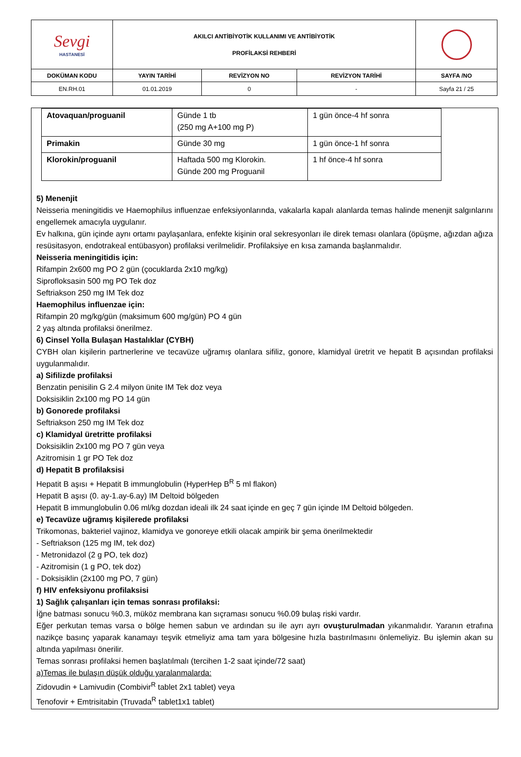| Sevgi HASTANESİ | AKILCI ANTİBİYOTİK KULLANIMI VE ANTİBİYOTİK PROFİLAKSİ REHBERİ | | | |
| DOKÜMAN KODU | YAYIN TARİHİ | REVİZYON NO | REVİZYON TARİHİ | SAYFA /NO |
| EN.RH.01 | 01.01.2019 | 0 | - | Sayfa 21 / 25 |
| Atovaquan/proguanil | Günde 1 tb (250 mg A+100 mg P) | 1 gün önce-4 hf sonra |
| Primakin | Günde 30 mg | 1 gün önce-1 hf sonra |
| Klorokin/proguanil | Haftada 500 mg Klorokin. Günde 200 mg Proguanil | 1 hf önce-4 hf sonra |
5) Menenjit
Neisseria meningitidis ve Haemophilus influenzae enfeksiyonlarında, vakalarla kapalı alanlarda temas halinde menenjit salgınlarını engellemek amacıyla uygulanır.
Ev halkına, gün içinde aynı ortamı paylaşanlara, enfekte kişinin oral sekresyonları ile direk teması olanlara (öpüşme, ağızdan ağıza resüsitasyon, endotrakeal entübasyon) profilaksi verilmelidir. Profilaksiye en kısa zamanda başlanmalıdır.
Neisseria meningitidis için:
Rifampin 2x600 mg PO 2 gün (çocuklarda 2x10 mg/kg)
Siprofloksasin 500 mg PO Tek doz
Seftriakson 250 mg IM Tek doz
Haemophilus influenzae için:
Rifampin 20 mg/kg/gün (maksimum 600 mg/gün) PO 4 gün
2 yaş altında profilaksi önerilmez.
6) Cinsel Yolla Bulaşan Hastalıklar (CYBH)
CYBH olan kişilerin partnerlerine ve tecavüze uğramış olanlara sifiliz, gonore, klamidyal üretrit ve hepatit B açısından profilaksi uygulanmalıdır.
a) Sifilizde profilaksi
Benzatin penisilin G 2.4 milyon ünite IM Tek doz veya
Doksisiklin 2x100 mg PO 14 gün
b) Gonorede profilaksi
Seftriakson 250 mg IM Tek doz
c) Klamidyal üretritte profilaksi
Doksisiklin 2x100 mg PO 7 gün veya
Azitromisin 1 gr PO Tek doz
d) Hepatit B profilaksisi
Hepatit B aşısı + Hepatit B immunglobulin (HyperHep B<sup>R</sup> 5 ml flakon)
Hepatit B aşısı (0. ay-1.ay-6.ay) IM Deltoid bölgeden
Hepatit B immunglobulin 0.06 ml/kg dozdan ideali ilk 24 saat içinde en geç 7 gün içinde IM Deltoid bölgeden.
e) Tecavüze uğramış kişilerede profilaksi
Trikomonas, bakteriel vajinoz, klamidya ve gonoreye etkili olacak ampirik bir şema önerilmektedir
- Seftriakson (125 mg IM, tek doz)
- Metronidazol (2 g PO, tek doz)
- Azitromisin (1 g PO, tek doz)
- Doksisiklin (2x100 mg PO, 7 gün)
f) HIV enfeksiyonu profilaksisi
1) Sağlık çalışanları için temas sonrası profilaksi:
İğne batması sonucu %0.3, müköz membrana kan sıçraması sonucu %0.09 bulaş riski vardır.
Eğer perkutan temas varsa o bölge hemen sabun ve ardından su ile ayrı ayrı ovuşturulmadan yıkanmalıdır. Yaranın etrafına nazikçe basınç yaparak kanamayı teşvik etmeliyiz ama tam yara bölgesine hızla bastırılmasını önlemeliyiz. Bu işlemin akan su altında yapılması önerilir.
Temas sonrası profilaksi hemen başlatılmalı (tercihen 1-2 saat içinde/72 saat)
a)Temas ile bulaşın düşük olduğu yaralanmalarda:
Zidovudin + Lamivudin (Combivir<sup>R</sup> tablet 2x1 tablet) veya
Tenofovir + Emtrisitabin (Truvada<sup>R</sup> tablet1x1 tablet)